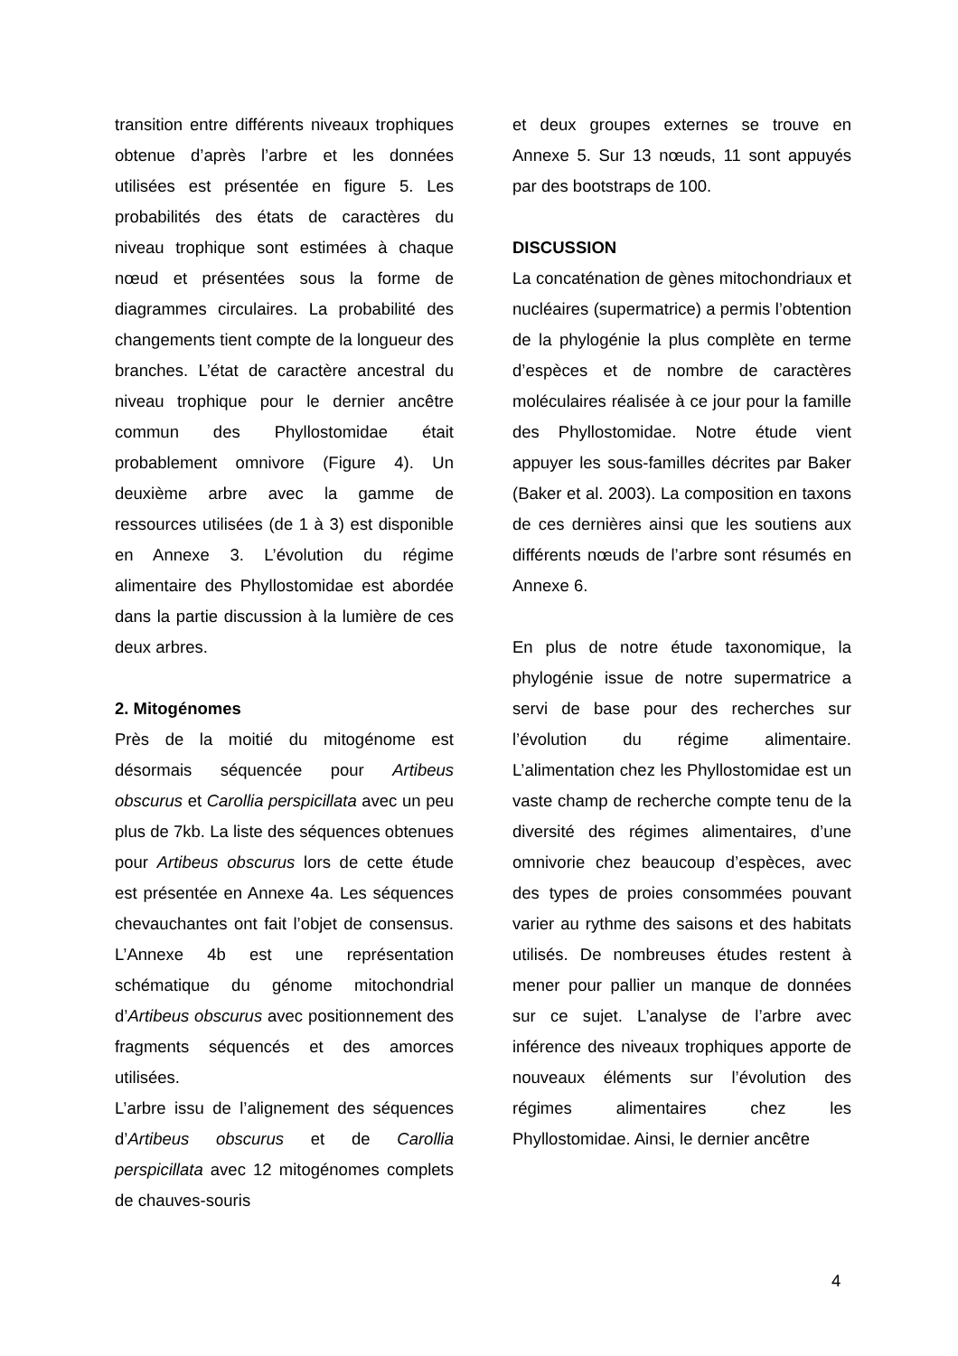transition entre différents niveaux trophiques obtenue d’après l’arbre et les données utilisées est présentée en figure 5. Les probabilités des états de caractères du niveau trophique sont estimées à chaque nœud et présentées sous la forme de diagrammes circulaires. La probabilité des changements tient compte de la longueur des branches. L’état de caractère ancestral du niveau trophique pour le dernier ancêtre commun des Phyllostomidae était probablement omnivore (Figure 4). Un deuxième arbre avec la gamme de ressources utilisées (de 1 à 3) est disponible en Annexe 3. L’évolution du régime alimentaire des Phyllostomidae est abordée dans la partie discussion à la lumière de ces deux arbres.
2. Mitogénomes
Près de la moitié du mitogénome est désormais séquencée pour Artibeus obscurus et Carollia perspicillata avec un peu plus de 7kb. La liste des séquences obtenues pour Artibeus obscurus lors de cette étude est présentée en Annexe 4a. Les séquences chevauchantes ont fait l’objet de consensus. L’Annexe 4b est une représentation schématique du génome mitochondrial d’Artibeus obscurus avec positionnement des fragments séquencés et des amorces utilisées.
L’arbre issu de l’alignement des séquences d’Artibeus obscurus et de Carollia perspicillata avec 12 mitogénomes complets de chauves-souris
et deux groupes externes se trouve en Annexe 5. Sur 13 nœuds, 11 sont appuyés par des bootstraps de 100.
DISCUSSION
La concaténation de gènes mitochondriaux et nucléaires (supermatrice) a permis l’obtention de la phylogénie la plus complète en terme d’espèces et de nombre de caractères moléculaires réalisée à ce jour pour la famille des Phyllostomidae. Notre étude vient appuyer les sous-familles décrites par Baker (Baker et al. 2003). La composition en taxons de ces dernières ainsi que les soutiens aux différents nœuds de l’arbre sont résumés en Annexe 6.
En plus de notre étude taxonomique, la phylogénie issue de notre supermatrice a servi de base pour des recherches sur l’évolution du régime alimentaire. L’alimentation chez les Phyllostomidae est un vaste champ de recherche compte tenu de la diversité des régimes alimentaires, d’une omnivorie chez beaucoup d’espèces, avec des types de proies consommées pouvant varier au rythme des saisons et des habitats utilisés. De nombreuses études restent à mener pour pallier un manque de données sur ce sujet. L’analyse de l’arbre avec inférence des niveaux trophiques apporte de nouveaux éléments sur l’évolution des régimes alimentaires chez les Phyllostomidae. Ainsi, le dernier ancêtre
4